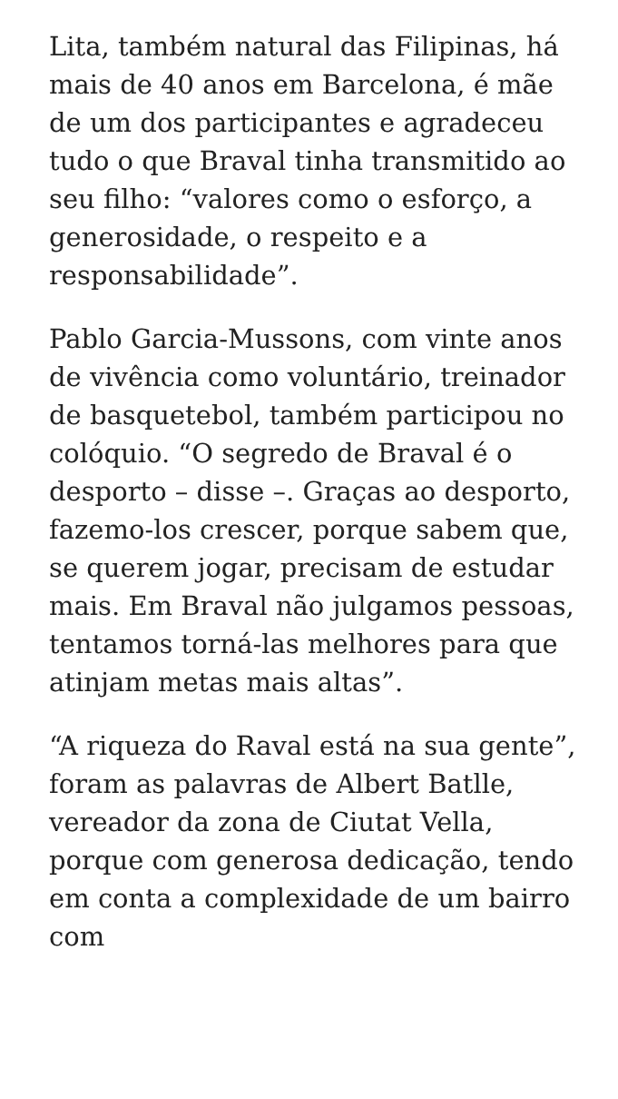Lita, também natural das Filipinas, há mais de 40 anos em Barcelona, é mãe de um dos participantes e agradeceu tudo o que Braval tinha transmitido ao seu filho: “valores como o esforço, a generosidade, o respeito e a responsabilidade”.
Pablo Garcia-Mussons, com vinte anos de vivência como voluntário, treinador de basquetebol, também participou no colóquio. “O segredo de Braval é o desporto – disse –. Graças ao desporto, fazemo-los crescer, porque sabem que, se querem jogar, precisam de estudar mais. Em Braval não julgamos pessoas, tentamos torná-las melhores para que atinjam metas mais altas”.
“A riqueza do Raval está na sua gente”, foram as palavras de Albert Batlle, vereador da zona de Ciutat Vella, porque com generosa dedicação, tendo em conta a complexidade de um bairro com